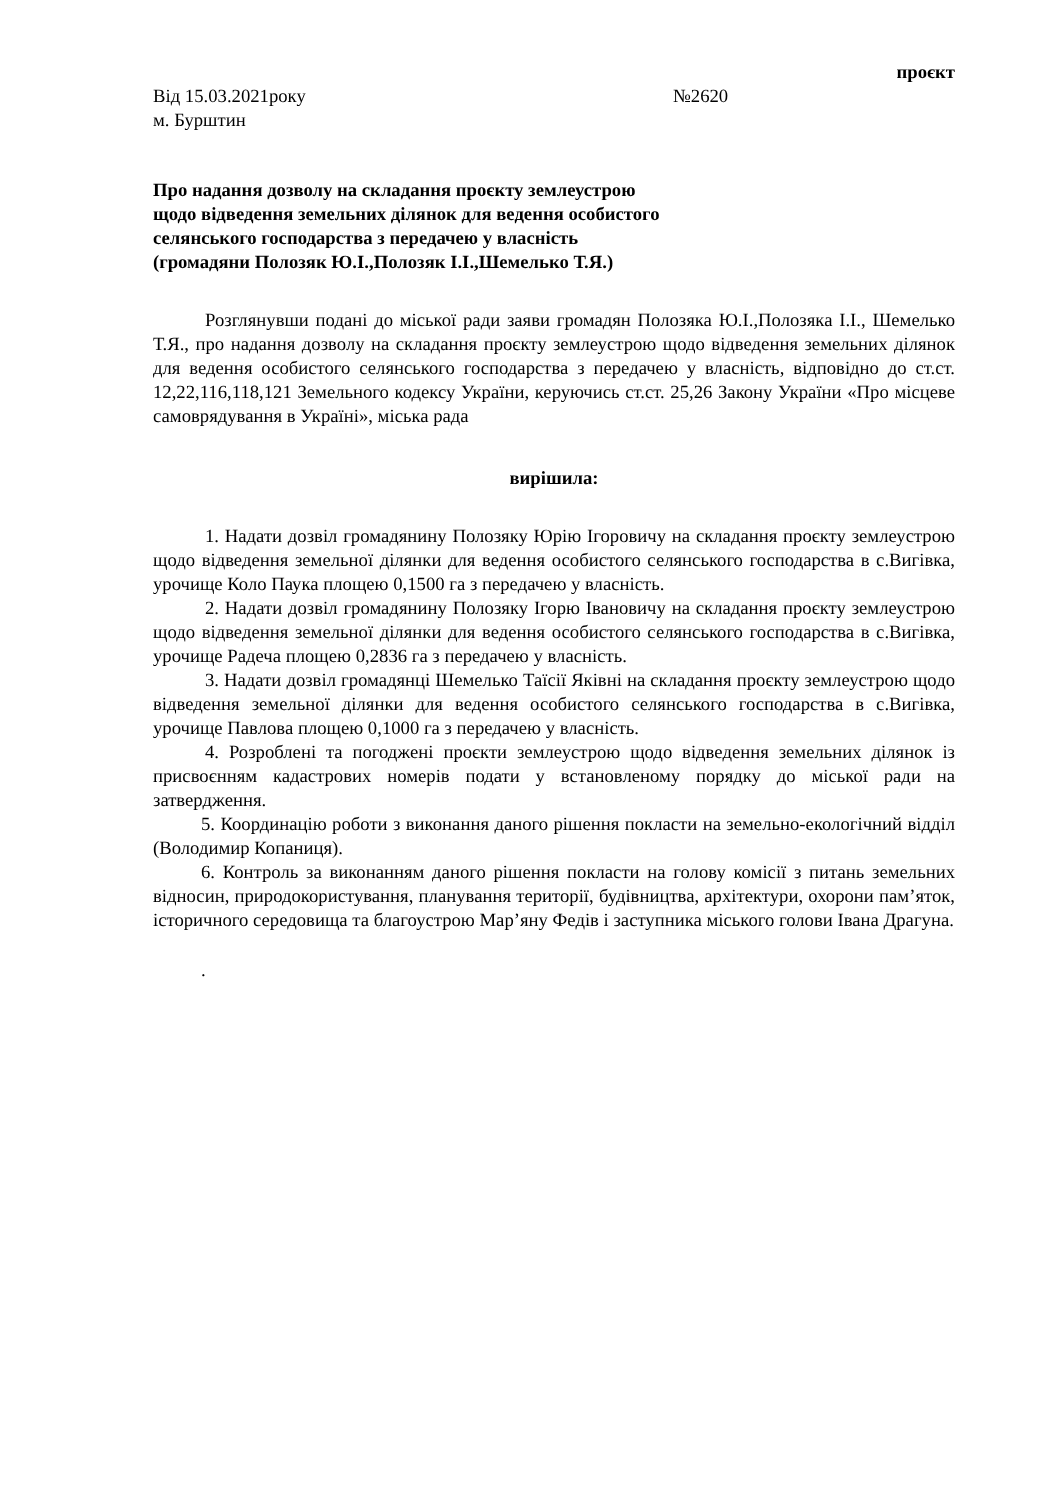проєкт
Від 15.03.2021року №2620
м. Бурштин
Про надання дозволу на складання проєкту землеустрою
щодо відведення земельних ділянок для ведення особистого
селянського господарства з передачею у власність
(громадяни Полозяк Ю.І.,Полозяк І.І.,Шемелько Т.Я.)
Розглянувши подані до міської ради заяви громадян Полозяка Ю.І.,Полозяка І.І., Шемелько Т.Я., про надання дозволу на складання проєкту землеустрою щодо відведення земельних ділянок для ведення особистого селянського господарства з передачею у власність, відповідно до ст.ст. 12,22,116,118,121 Земельного кодексу України, керуючись ст.ст. 25,26 Закону України «Про місцеве самоврядування в Україні», міська рада
вирішила:
1. Надати дозвіл громадянину Полозяку Юрію Ігоровичу на складання проєкту землеустрою щодо відведення земельної ділянки для ведення особистого селянського господарства в с.Вигівка, урочище Коло Паука площею 0,1500 га з передачею у власність.
2. Надати дозвіл громадянину Полозяку Ігорю Івановичу на складання проєкту землеустрою щодо відведення земельної ділянки для ведення особистого селянського господарства в с.Вигівка, урочище Радеча площею 0,2836 га з передачею у власність.
3. Надати дозвіл громадянці Шемелько Таїсії Яківні на складання проєкту землеустрою щодо відведення земельної ділянки для ведення особистого селянського господарства в с.Вигівка, урочище Павлова площею 0,1000 га з передачею у власність.
4. Розроблені та погоджені проєкти землеустрою щодо відведення земельних ділянок із присвоєнням кадастрових номерів подати у встановленому порядку до міської ради на затвердження.
5. Координацію роботи з виконання даного рішення покласти на земельно-екологічний відділ (Володимир Копаниця).
6. Контроль за виконанням даного рішення покласти на голову комісії з питань земельних відносин, природокористування, планування території, будівництва, архітектури, охорони пам’яток, історичного середовища та благоустрою Мар’яну Федів і заступника міського голови Івана Драгуна.
.